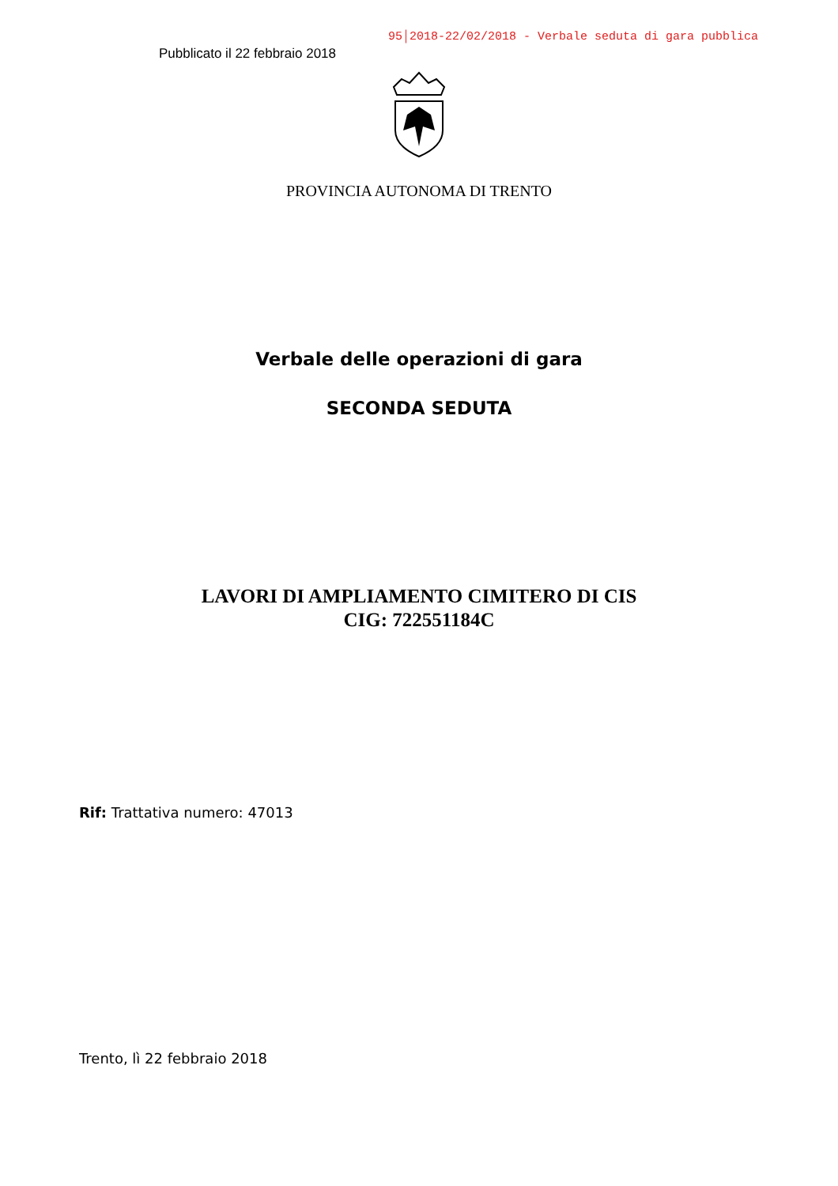Pubblicato il 22 febbraio 2018
95│2018-22/02/2018 - Verbale seduta di gara pubblica
PROVINCIA AUTONOMA DI TRENTO
Verbale delle operazioni di gara
SECONDA SEDUTA
LAVORI DI AMPLIAMENTO CIMITERO DI CIS
CIG: 722551184C
Rif: Trattativa numero: 47013
Trento, lì 22 febbraio 2018